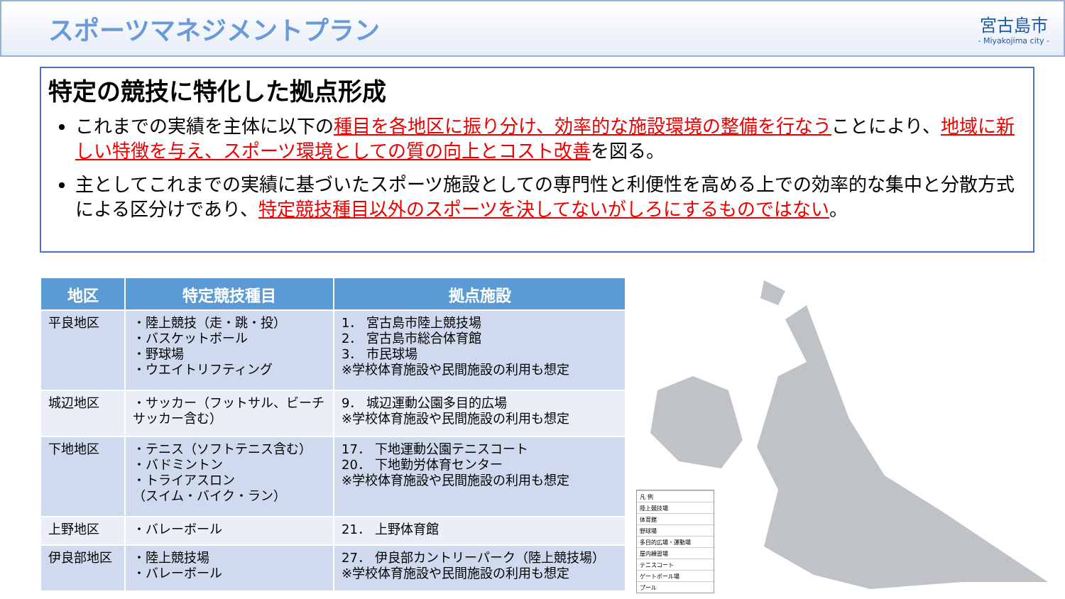スポーツマネジメントプラン
宮古島市
- Miyakojima city -
特定の競技に特化した拠点形成
これまでの実績を主体に以下の種目を各地区に振り分け、効率的な施設環境の整備を行なうことにより、地域に新しい特徴を与え、スポーツ環境としての質の向上とコスト改善を図る。
主としてこれまでの実績に基づいたスポーツ施設としての専門性と利便性を高める上での効率的な集中と分散方式による区分けであり、特定競技種目以外のスポーツを決してないがしろにするものではない。
| 地区 | 特定競技種目 | 拠点施設 |
| --- | --- | --- |
| 平良地区 | ・陸上競技（走・跳・投） ・バスケットボール ・野球場 ・ウエイトリフティング | 1． 宮古島市陸上競技場 2． 宮古島市総合体育館 3． 市民球場 ※学校体育施設や民間施設の利用も想定 |
| 城辺地区 | ・サッカー（フットサル、ビーチサッカー含む） | 9． 城辺運動公園多目的広場 ※学校体育施設や民間施設の利用も想定 |
| 下地地区 | ・テニス（ソフトテニス含む） ・バドミントン ・トライアスロン （スイム・バイク・ラン） | 17． 下地運動公園テニスコート 20． 下地勤労体育センター ※学校体育施設や民間施設の利用も想定 |
| 上野地区 | ・バレーボール | 21． 上野体育館 |
| 伊良部地区 | ・陸上競技場 ・バレーボール | 27． 伊良部カントリーパーク（陸上競技場） ※学校体育施設や民間施設の利用も想定 |
凡 例
陸上競技場
体育館
野球場
多目的広場・運動場
屋内練習場
テニスコート
ゲートボール場
プール